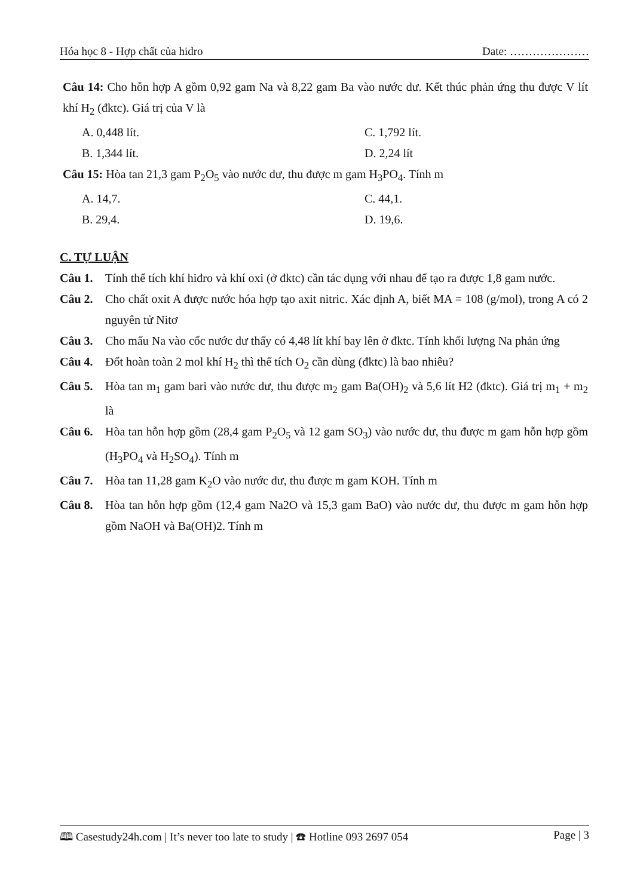Hóa học 8 - Hợp chất của hidro Date: …………………
Câu 14: Cho hỗn hợp A gồm 0,92 gam Na và 8,22 gam Ba vào nước dư. Kết thúc phản ứng thu được V lít khí H<sub>2</sub> (đktc). Giá trị của V là
A. 0,448 lít.
C. 1,792 lít.
B. 1,344 lít.
D. 2,24 lít
Câu 15: Hòa tan 21,3 gam P<sub>2</sub>O<sub>5</sub> vào nước dư, thu được m gam H<sub>3</sub>PO<sub>4</sub>. Tính m
A. 14,7.
C. 44,1.
B. 29,4.
D. 19,6.
C. TỰ LUẬN
Câu 1. Tính thể tích khí hiđro và khí oxi (ở đktc) cần tác dụng với nhau để tạo ra được 1,8 gam nước.
Câu 2. Cho chất oxit A được nước hóa hợp tạo axit nitric. Xác định A, biết MA = 108 (g/mol), trong A có 2 nguyên tử Nitơ
Câu 3. Cho mẩu Na vào cốc nước dư thấy có 4,48 lít khí bay lên ở đktc. Tính khối lượng Na phản ứng
Câu 4. Đốt hoàn toàn 2 mol khí H<sub>2</sub> thì thể tích O<sub>2</sub> cần dùng (đktc) là bao nhiêu?
Câu 5. Hòa tan m<sub>1</sub> gam bari vào nước dư, thu được m<sub>2</sub> gam Ba(OH)<sub>2</sub> và 5,6 lít H2 (đktc). Giá trị m<sub>1</sub> + m<sub>2</sub> là
Câu 6. Hòa tan hỗn hợp gồm (28,4 gam P<sub>2</sub>O<sub>5</sub> và 12 gam SO<sub>3</sub>) vào nước dư, thu được m gam hỗn hợp gồm (H<sub>3</sub>PO<sub>4</sub> và H<sub>2</sub>SO<sub>4</sub>). Tính m
Câu 7. Hòa tan 11,28 gam K<sub>2</sub>O vào nước dư, thu được m gam KOH. Tính m
Câu 8. Hòa tan hỗn hợp gồm (12,4 gam Na2O và 15,3 gam BaO) vào nước dư, thu được m gam hỗn hợp gồm NaOH và Ba(OH)2. Tính m
🕮 Casestudy24h.com | It’s never too late to study | ☎ Hotline 093 2697 054 Page | 3